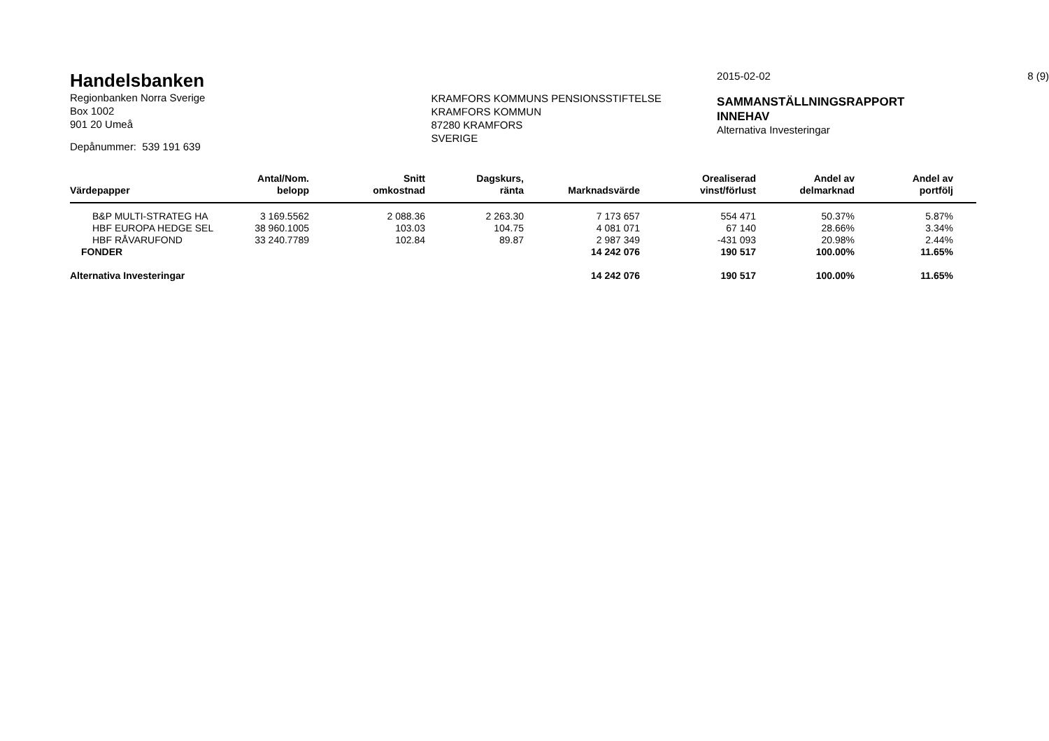Handelsbanken
Regionbanken Norra Sverige
Box 1002
901 20 Umeå
Depånummer: 539 191 639
KRAMFORS KOMMUNS PENSIONSSTIFTELSE
KRAMFORS KOMMUN
87280 KRAMFORS
SVERIGE
2015-02-02
SAMMANSTÄLLNINGSRAPPORT
INNEHAV
Alternativa Investeringar
8 (9)
| Värdepapper | Antal/Nom. belopp | Snitt omkostnad | Dagskurs, ränta | Marknadsvärde | Orealiserad vinst/förlust | Andel av delmarknad | Andel av portfölj | |
| --- | --- | --- | --- | --- | --- | --- | --- | --- |
| B&P MULTI-STRATEG HA | 3 169.5562 | 2 088.36 | 2 263.30 | 7 173 657 | 554 471 | 50.37% | 5.87% | |
| HBF EUROPA HEDGE SEL | 38 960.1005 | 103.03 | 104.75 | 4 081 071 | 67 140 | 28.66% | 3.34% | |
| HBF RÅVARUFOND | 33 240.7789 | 102.84 | 89.87 | 2 987 349 | -431 093 | 20.98% | 2.44% | |
| FONDER | | | | 14 242 076 | 190 517 | 100.00% | 11.65% | |
| Alternativa Investeringar | | | | 14 242 076 | 190 517 | 100.00% | 11.65% | |